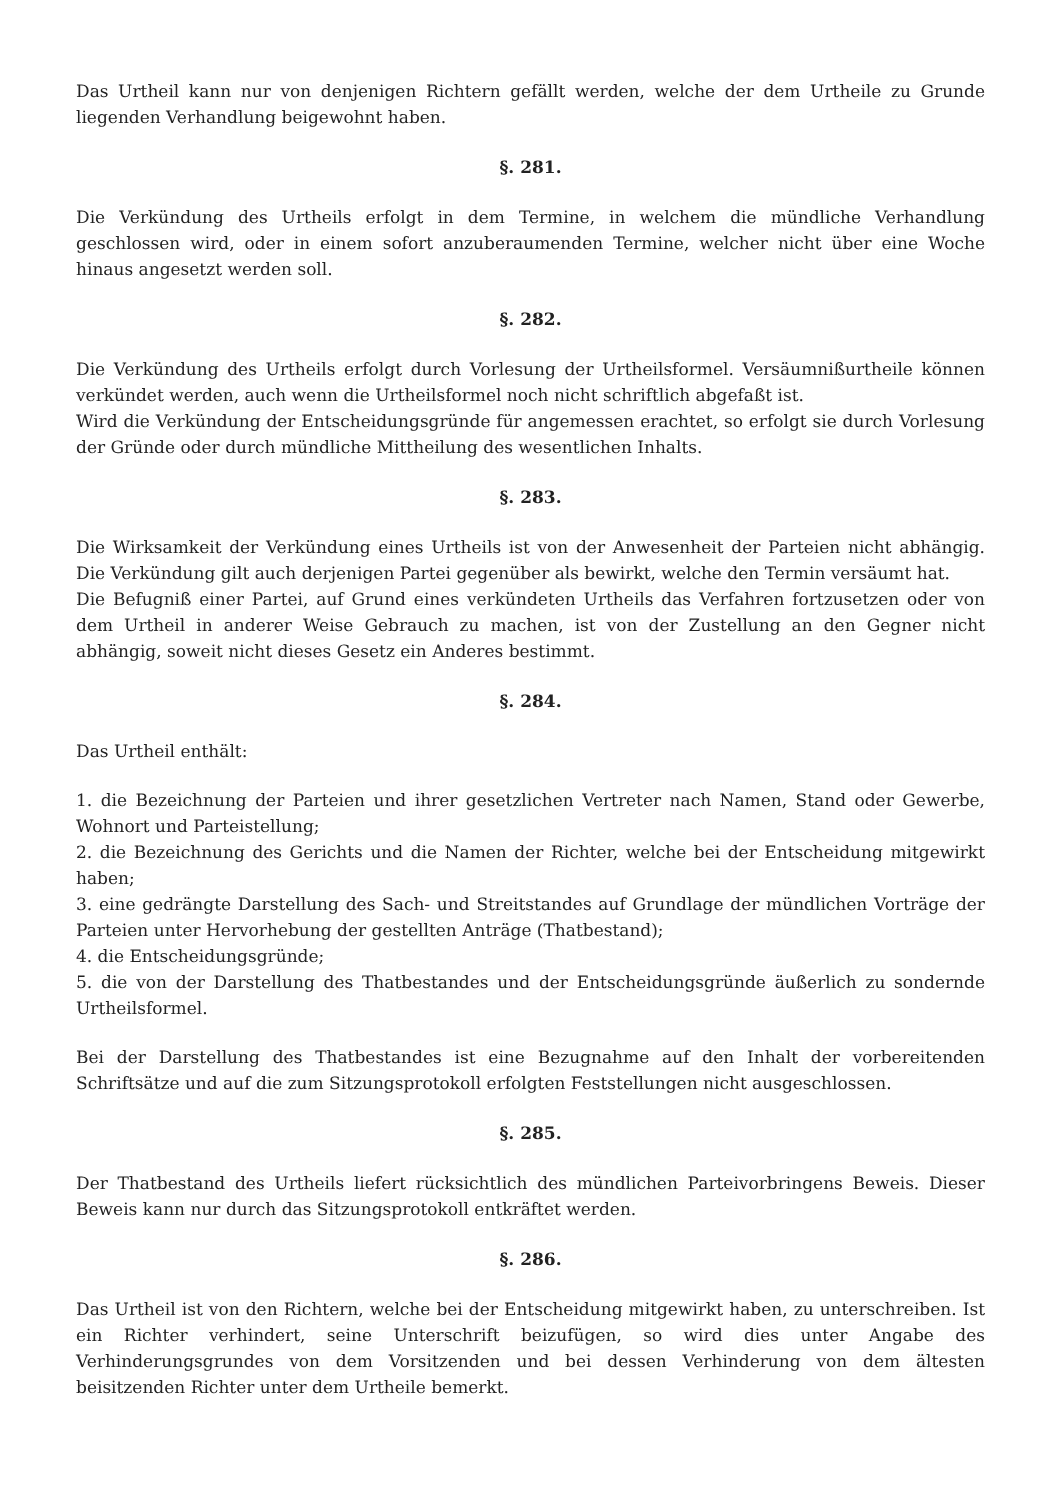Das Urtheil kann nur von denjenigen Richtern gefällt werden, welche der dem Urtheile zu Grunde liegenden Verhandlung beigewohnt haben.
§. 281.
Die Verkündung des Urtheils erfolgt in dem Termine, in welchem die mündliche Verhandlung geschlossen wird, oder in einem sofort anzuberaumenden Termine, welcher nicht über eine Woche hinaus angesetzt werden soll.
§. 282.
Die Verkündung des Urtheils erfolgt durch Vorlesung der Urtheilsformel. Versäumnißurtheile können verkündet werden, auch wenn die Urtheilsformel noch nicht schriftlich abgefaßt ist.
Wird die Verkündung der Entscheidungsgründe für angemessen erachtet, so erfolgt sie durch Vorlesung der Gründe oder durch mündliche Mittheilung des wesentlichen Inhalts.
§. 283.
Die Wirksamkeit der Verkündung eines Urtheils ist von der Anwesenheit der Parteien nicht abhängig. Die Verkündung gilt auch derjenigen Partei gegenüber als bewirkt, welche den Termin versäumt hat.
Die Befugniß einer Partei, auf Grund eines verkündeten Urtheils das Verfahren fortzusetzen oder von dem Urtheil in anderer Weise Gebrauch zu machen, ist von der Zustellung an den Gegner nicht abhängig, soweit nicht dieses Gesetz ein Anderes bestimmt.
§. 284.
Das Urtheil enthält:
1. die Bezeichnung der Parteien und ihrer gesetzlichen Vertreter nach Namen, Stand oder Gewerbe, Wohnort und Parteistellung;
2. die Bezeichnung des Gerichts und die Namen der Richter, welche bei der Entscheidung mitgewirkt haben;
3. eine gedrängte Darstellung des Sach- und Streitstandes auf Grundlage der mündlichen Vorträge der Parteien unter Hervorhebung der gestellten Anträge (Thatbestand);
4. die Entscheidungsgründe;
5. die von der Darstellung des Thatbestandes und der Entscheidungsgründe äußerlich zu sondernde Urtheilsformel.
Bei der Darstellung des Thatbestandes ist eine Bezugnahme auf den Inhalt der vorbereitenden Schriftsätze und auf die zum Sitzungsprotokoll erfolgten Feststellungen nicht ausgeschlossen.
§. 285.
Der Thatbestand des Urtheils liefert rücksichtlich des mündlichen Parteivorbringens Beweis. Dieser Beweis kann nur durch das Sitzungsprotokoll entkräftet werden.
§. 286.
Das Urtheil ist von den Richtern, welche bei der Entscheidung mitgewirkt haben, zu unterschreiben. Ist ein Richter verhindert, seine Unterschrift beizufügen, so wird dies unter Angabe des Verhinderungsgrundes von dem Vorsitzenden und bei dessen Verhinderung von dem ältesten beisitzenden Richter unter dem Urtheile bemerkt.